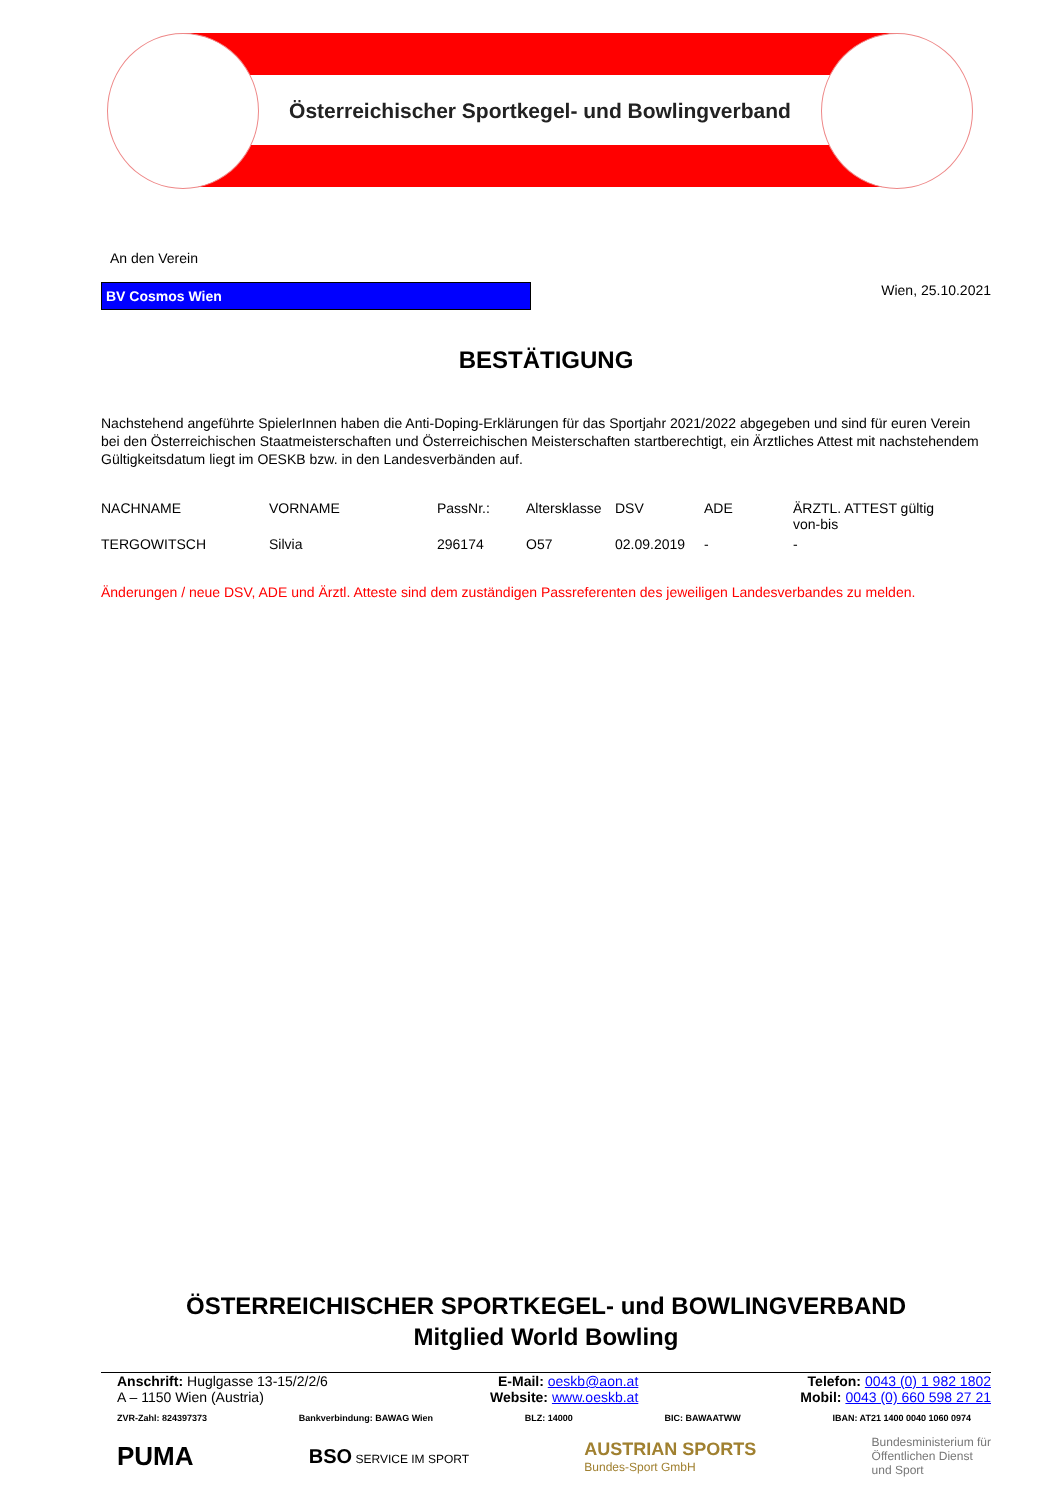Österreichischer Sportkegel- und Bowlingverband
An den Verein
BV Cosmos Wien
Wien, 25.10.2021
BESTÄTIGUNG
Nachstehend angeführte SpielerInnen haben die Anti-Doping-Erklärungen für das Sportjahr 2021/2022 abgegeben und sind für euren Verein bei den Österreichischen Staatmeisterschaften und Österreichischen Meisterschaften startberechtigt, ein Ärztliches Attest mit nachstehendem Gültigkeitsdatum liegt im OESKB bzw. in den Landesverbänden auf.
| NACHNAME | VORNAME | PassNr.: | Altersklasse | DSV | ADE | ÄRZTL. ATTEST gültig von-bis |
| --- | --- | --- | --- | --- | --- | --- |
| TERGOWITSCH | Silvia | 296174 | O57 | 02.09.2019 | - | - |
Änderungen / neue DSV, ADE und Ärztl. Atteste sind dem zuständigen Passreferenten des jeweiligen Landesverbandes zu melden.
ÖSTERREICHISCHER SPORTKEGEL- und BOWLINGVERBAND
Mitglied World Bowling
Anschrift: Huglgasse 13-15/2/2/6
A – 1150 Wien (Austria)
E-Mail: oeskb@aon.at
Website: www.oeskb.at
Telefon: 0043 (0) 1 982 1802
Mobil: 0043 (0) 660 598 27 21
ZVR-Zahl: 824397373 Bankverbindung: BAWAG Wien BLZ: 14000 BIC: BAWAATWW IBAN: AT21 1400 0040 1060 0974
PUMA BSO SERVICE IM SPORT AUSTRIAN SPORTS
Bundes-Sport GmbH Bundesministerium für
Öffentlichen Dienst
und Sport